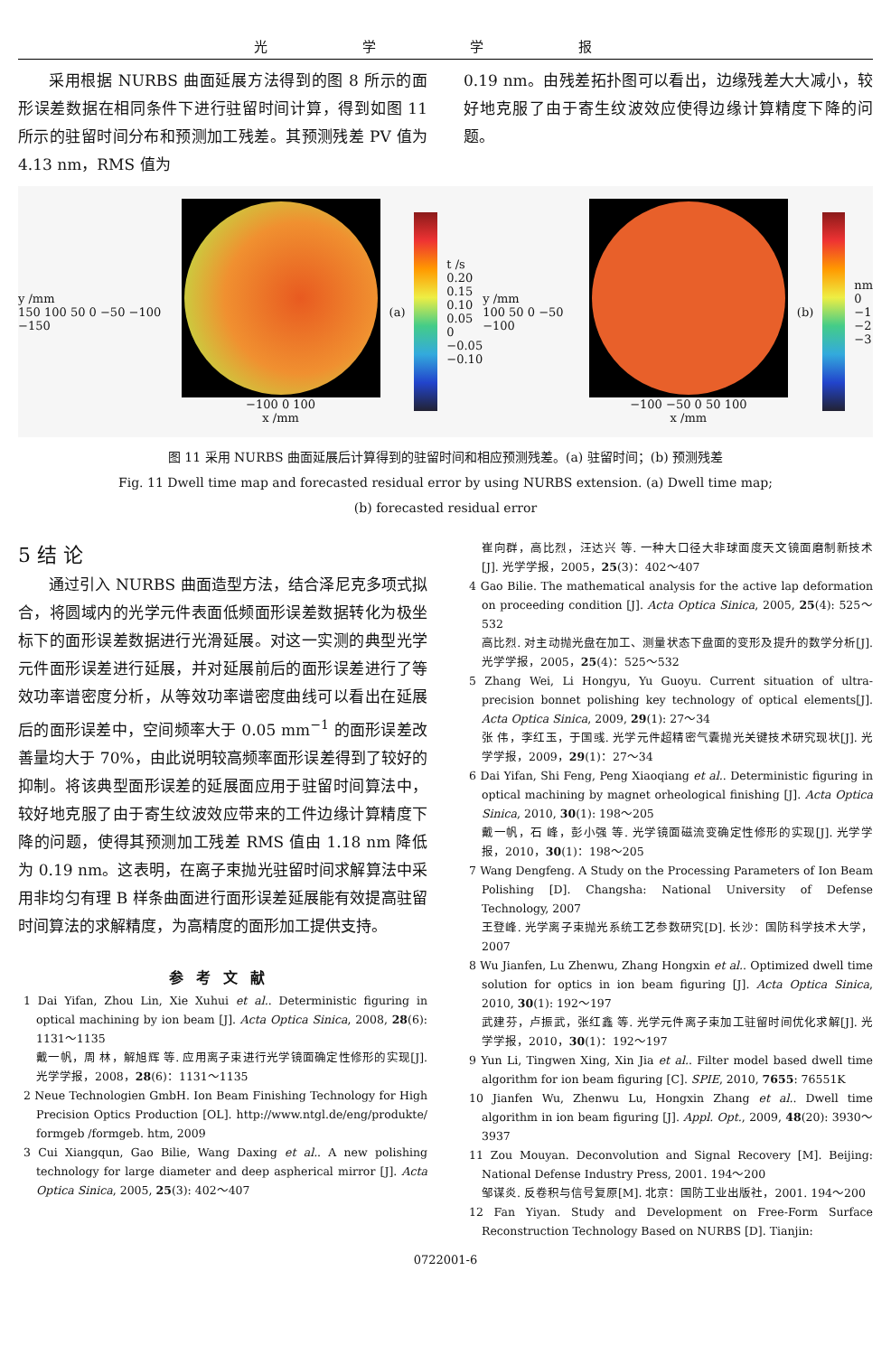光 学 学 报
采用根据 NURBS 曲面延展方法得到的图 8 所示的面形误差数据在相同条件下进行驻留时间计算，得到如图 11 所示的驻留时间分布和预测加工残差。其预测残差 PV 值为 4.13 nm，RMS 值为
0.19 nm。由残差拓扑图可以看出，边缘残差大大减小，较好地克服了由于寄生纹波效应使得边缘计算精度下降的问题。
y /mm
150 100 50 0 −50 −100 −150
−100 0 100
x /mm
(a)
t /s
0.20
0.15
0.10
0.05
0
−0.05
−0.10
y /mm
100 50 0 −50 −100
−100 −50 0 50 100
x /mm
(b)
nm
0
−1
−2
−3
图 11 采用 NURBS 曲面延展后计算得到的驻留时间和相应预测残差。(a) 驻留时间；(b) 预测残差
Fig. 11 Dwell time map and forecasted residual error by using NURBS extension. (a) Dwell time map;
(b) forecasted residual error
5 结 论
通过引入 NURBS 曲面造型方法，结合泽尼克多项式拟合，将圆域内的光学元件表面低频面形误差数据转化为极坐标下的面形误差数据进行光滑延展。对这一实测的典型光学元件面形误差进行延展，并对延展前后的面形误差进行了等效功率谱密度分析，从等效功率谱密度曲线可以看出在延展后的面形误差中，空间频率大于 0.05 mm<sup>−1</sup> 的面形误差改善量均大于 70%，由此说明较高频率面形误差得到了较好的抑制。将该典型面形误差的延展面应用于驻留时间算法中，较好地克服了由于寄生纹波效应带来的工件边缘计算精度下降的问题，使得其预测加工残差 RMS 值由 1.18 nm 降低为 0.19 nm。这表明，在离子束抛光驻留时间求解算法中采用非均匀有理 B 样条曲面进行面形误差延展能有效提高驻留时间算法的求解精度，为高精度的面形加工提供支持。
参考文献
1 Dai Yifan, Zhou Lin, Xie Xuhui et al.. Deterministic figuring in optical machining by ion beam [J]. Acta Optica Sinica, 2008, 28(6): 1131～1135
戴一帆，周 林，解旭辉 等. 应用离子束进行光学镜面确定性修形的实现[J]. 光学学报，2008，28(6)：1131～1135
2 Neue Technologien GmbH. Ion Beam Finishing Technology for High Precision Optics Production [OL]. http://www.ntgl.de/eng/produkte/ formgeb /formgeb. htm, 2009
3 Cui Xiangqun, Gao Bilie, Wang Daxing et al.. A new polishing technology for large diameter and deep aspherical mirror [J]. Acta Optica Sinica, 2005, 25(3): 402～407
崔向群，高比烈，汪达兴 等. 一种大口径大非球面度天文镜面磨制新技术[J]. 光学学报，2005，25(3)：402～407
4 Gao Bilie. The mathematical analysis for the active lap deformation on proceeding condition [J]. Acta Optica Sinica, 2005, 25(4): 525～532
高比烈. 对主动抛光盘在加工、测量状态下盘面的变形及提升的数学分析[J]. 光学学报，2005，25(4)：525～532
5 Zhang Wei, Li Hongyu, Yu Guoyu. Current situation of ultra-precision bonnet polishing key technology of optical elements[J]. Acta Optica Sinica, 2009, 29(1): 27～34
张 伟，李红玉，于国彧. 光学元件超精密气囊抛光关键技术研究现状[J]. 光学学报，2009，29(1)：27～34
6 Dai Yifan, Shi Feng, Peng Xiaoqiang et al.. Deterministic figuring in optical machining by magnet orheological finishing [J]. Acta Optica Sinica, 2010, 30(1): 198～205
戴一帆，石 峰，彭小强 等. 光学镜面磁流变确定性修形的实现[J]. 光学学报，2010，30(1)：198～205
7 Wang Dengfeng. A Study on the Processing Parameters of Ion Beam Polishing [D]. Changsha: National University of Defense Technology, 2007
王登峰. 光学离子束抛光系统工艺参数研究[D]. 长沙：国防科学技术大学，2007
8 Wu Jianfen, Lu Zhenwu, Zhang Hongxin et al.. Optimized dwell time solution for optics in ion beam figuring [J]. Acta Optica Sinica, 2010, 30(1): 192～197
武建芬，卢振武，张红鑫 等. 光学元件离子束加工驻留时间优化求解[J]. 光学学报，2010，30(1)：192～197
9 Yun Li, Tingwen Xing, Xin Jia et al.. Filter model based dwell time algorithm for ion beam figuring [C]. SPIE, 2010, 7655: 76551K
10 Jianfen Wu, Zhenwu Lu, Hongxin Zhang et al.. Dwell time algorithm in ion beam figuring [J]. Appl. Opt., 2009, 48(20): 3930～3937
11 Zou Mouyan. Deconvolution and Signal Recovery [M]. Beijing: National Defense Industry Press, 2001. 194～200
邹谋炎. 反卷积与信号复原[M]. 北京：国防工业出版社，2001. 194～200
12 Fan Yiyan. Study and Development on Free-Form Surface Reconstruction Technology Based on NURBS [D]. Tianjin:
0722001-6